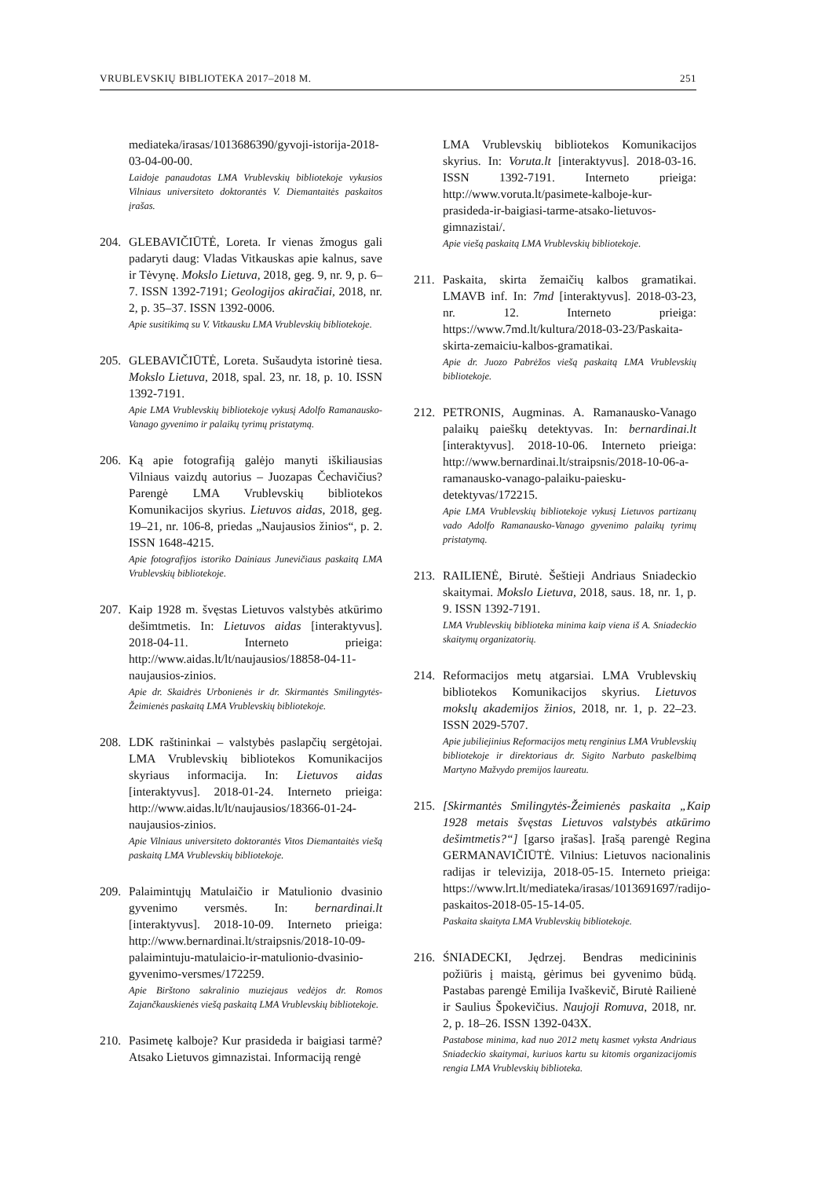VRUBLEVSKIŲ BIBLIOTEKA 2017–2018 M. 251
mediateka/irasas/1013686390/gyvoji-istorija-2018-03-04-00-00.
Laidoje panaudotas LMA Vrublevskių bibliotekoje vykusios Vilniaus universiteto doktorantės V. Diemantaitės paskaitos įrašas.
204.
GLEBAVIČIŪTĖ, Loreta. Ir vienas žmogus gali padaryti daug: Vladas Vitkauskas apie kalnus, save ir Tėvynę. Mokslo Lietuva, 2018, geg. 9, nr. 9, p. 6–7. ISSN 1392-7191; Geologijos akiračiai, 2018, nr. 2, p. 35–37. ISSN 1392-0006.
Apie susitikimą su V. Vitkausku LMA Vrublevskių bibliotekoje.
205.
GLEBAVIČIŪTĖ, Loreta. Sušaudyta istorinė tiesa. Mokslo Lietuva, 2018, spal. 23, nr. 18, p. 10. ISSN 1392-7191.
Apie LMA Vrublevskių bibliotekoje vykusį Adolfo Ramanausko-Vanago gyvenimo ir palaikų tyrimų pristatymą.
206.
Ką apie fotografiją galėjo manyti iškiliausias Vilniaus vaizdų autorius – Juozapas Čechavičius? Parengė LMA Vrublevskių bibliotekos Komunikacijos skyrius. Lietuvos aidas, 2018, geg. 19–21, nr. 106-8, priedas „Naujausios žinios“, p. 2. ISSN 1648-4215.
Apie fotografijos istoriko Dainiaus Junevičiaus paskaitą LMA Vrublevskių bibliotekoje.
207.
Kaip 1928 m. švęstas Lietuvos valstybės atkūrimo dešimtmetis. In: Lietuvos aidas [interaktyvus]. 2018-04-11. Interneto prieiga: http://www.aidas.lt/lt/naujausios/18858-04-11-naujausios-zinios.
Apie dr. Skaidrės Urbonienės ir dr. Skirmantės Smilingytės-Žeimienės paskaitą LMA Vrublevskių bibliotekoje.
208.
LDK raštininkai – valstybės paslapčių sergėtojai. LMA Vrublevskių bibliotekos Komunikacijos skyriaus informacija. In: Lietuvos aidas [interaktyvus]. 2018-01-24. Interneto prieiga: http://www.aidas.lt/lt/naujausios/18366-01-24-naujausios-zinios.
Apie Vilniaus universiteto doktorantės Vitos Diemantaitės viešą paskaitą LMA Vrublevskių bibliotekoje.
209.
Palaimintųjų Matulaičio ir Matulionio dvasinio gyvenimo versmės. In: bernardinai.lt [interaktyvus]. 2018-10-09. Interneto prieiga: http://www.bernardinai.lt/straipsnis/2018-10-09-palaimintuju-matulaicio-ir-matulionio-dvasinio-gyvenimo-versmes/172259.
Apie Birštono sakralinio muziejaus vedėjos dr. Romos Zajančkauskienės viešą paskaitą LMA Vrublevskių bibliotekoje.
210.
Pasimetę kalboje? Kur prasideda ir baigiasi tarmė? Atsako Lietuvos gimnazistai. Informaciją rengė
LMA Vrublevskių bibliotekos Komunikacijos skyrius. In: Voruta.lt [interaktyvus]. 2018-03-16. ISSN 1392-7191. Interneto prieiga: http://www.voruta.lt/pasimete-kalboje-kur-prasideda-ir-baigiasi-tarme-atsako-lietuvos-gimnazistai/.
Apie viešą paskaitą LMA Vrublevskių bibliotekoje.
211.
Paskaita, skirta žemaičių kalbos gramatikai. LMAVB inf. In: 7md [interaktyvus]. 2018-03-23, nr. 12. Interneto prieiga: https://www.7md.lt/kultura/2018-03-23/Paskaita-skirta-zemaiciu-kalbos-gramatikai.
Apie dr. Juozo Pabrėžos viešą paskaitą LMA Vrublevskių bibliotekoje.
212.
PETRONIS, Augminas. A. Ramanausko-Vanago palaikų paieškų detektyvas. In: bernardinai.lt [interaktyvus]. 2018-10-06. Interneto prieiga: http://www.bernardinai.lt/straipsnis/2018-10-06-a-ramanausko-vanago-palaiku-paiesku-detektyvas/172215.
Apie LMA Vrublevskių bibliotekoje vykusį Lietuvos partizanų vado Adolfo Ramanausko-Vanago gyvenimo palaikų tyrimų pristatymą.
213.
RAILIENĖ, Birutė. Šeštieji Andriaus Sniadeckio skaitymai. Mokslo Lietuva, 2018, saus. 18, nr. 1, p. 9. ISSN 1392-7191.
LMA Vrublevskių biblioteka minima kaip viena iš A. Sniadeckio skaitymų organizatorių.
214.
Reformacijos metų atgarsiai. LMA Vrublevskių bibliotekos Komunikacijos skyrius. Lietuvos mokslų akademijos žinios, 2018, nr. 1, p. 22–23. ISSN 2029-5707.
Apie jubiliejinius Reformacijos metų renginius LMA Vrublevskių bibliotekoje ir direktoriaus dr. Sigito Narbuto paskelbimą Martyno Mažvydo premijos laureatu.
215.
[Skirmantės Smilingytės-Žeimienės paskaita „Kaip 1928 metais švęstas Lietuvos valstybės atkūrimo dešimtmetis?“] [garso įrašas]. Įrašą parengė Regina GERMANAVIČIŪTĖ. Vilnius: Lietuvos nacionalinis radijas ir televizija, 2018-05-15. Interneto prieiga: https://www.lrt.lt/mediateka/irasas/1013691697/radijo-paskaitos-2018-05-15-14-05.
Paskaita skaityta LMA Vrublevskių bibliotekoje.
216.
ŚNIADECKI, Jędrzej. Bendras medicininis požiūris į maistą, gėrimus bei gyvenimo būdą. Pastabas parengė Emilija Ivaškevič, Birutė Railienė ir Saulius Špokevičius. Naujoji Romuva, 2018, nr. 2, p. 18–26. ISSN 1392-043X.
Pastabose minima, kad nuo 2012 metų kasmet vyksta Andriaus Sniadeckio skaitymai, kuriuos kartu su kitomis organizacijomis rengia LMA Vrublevskių biblioteka.